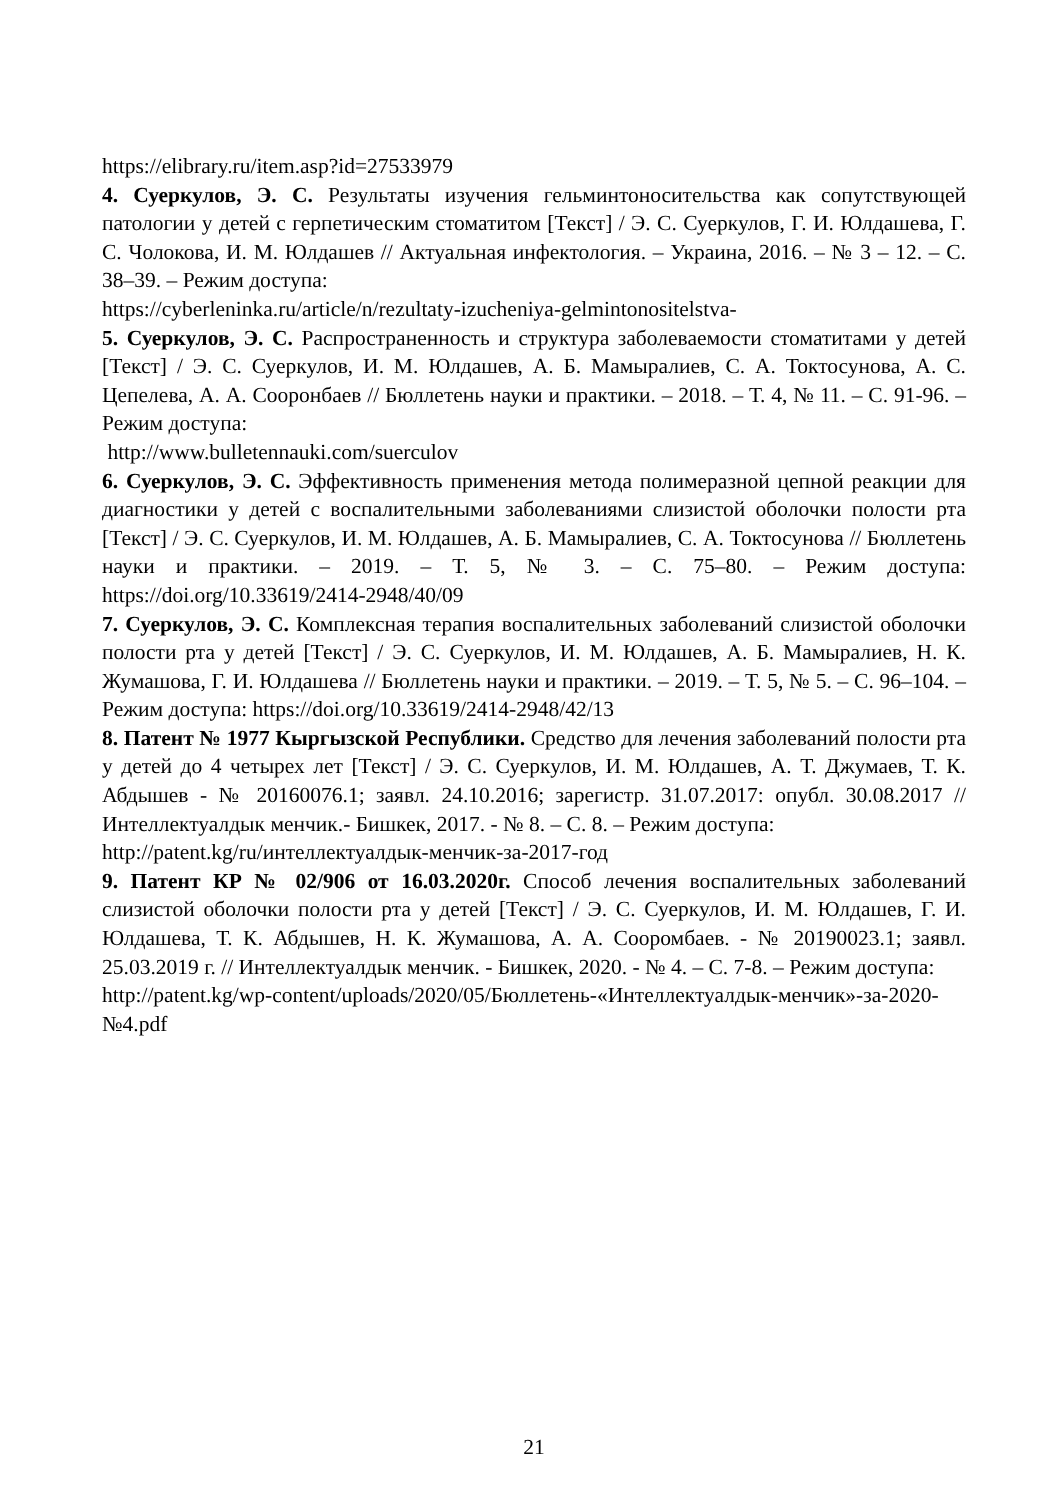https://elibrary.ru/item.asp?id=27533979
4. Суеркулов, Э. С. Результаты изучения гельминтоносительства как сопутствующей патологии у детей с герпетическим стоматитом [Текст] / Э. С. Суеркулов, Г. И. Юлдашева, Г. С. Чолокова, И. М. Юлдашев // Актуальная инфектология. – Украина, 2016. – № 3 – 12. – С. 38–39. – Режим доступа:
https://cyberleninka.ru/article/n/rezultaty-izucheniya-gelmintonositelstva-
5. Суеркулов, Э. С. Распространенность и структура заболеваемости стоматитами у детей [Текст] / Э. С. Суеркулов, И. М. Юлдашев, А. Б. Мамыралиев, С. А. Токтосунова, А. С. Цепелева, А. А. Сооронбаев // Бюллетень науки и практики. – 2018. – Т. 4, № 11. – С. 91-96. – Режим доступа:
http://www.bulletennauki.com/suerculov
6. Суеркулов, Э. С. Эффективность применения метода полимеразной цепной реакции для диагностики у детей с воспалительными заболеваниями слизистой оболочки полости рта [Текст] / Э. С. Суеркулов, И. М. Юлдашев, А. Б. Мамыралиев, С. А. Токтосунова // Бюллетень науки и практики. – 2019. – Т. 5, № 3. – С. 75–80. – Режим доступа: https://doi.org/10.33619/2414-2948/40/09
7. Суеркулов, Э. С. Комплексная терапия воспалительных заболеваний слизистой оболочки полости рта у детей [Текст] / Э. С. Суеркулов, И. М. Юлдашев, А. Б. Мамыралиев, Н. К. Жумашова, Г. И. Юлдашева // Бюллетень науки и практики. – 2019. – Т. 5, № 5. – С. 96–104. – Режим доступа: https://doi.org/10.33619/2414-2948/42/13
8. Патент № 1977 Кыргызской Республики. Средство для лечения заболеваний полости рта у детей до 4 четырех лет [Текст] / Э. С. Суеркулов, И. М. Юлдашев, А. Т. Джумаев, Т. К. Абдышев - № 20160076.1; заявл. 24.10.2016; зарегистр. 31.07.2017: опубл. 30.08.2017 // Интеллектуалдык менчик.- Бишкек, 2017. - № 8. – С. 8. – Режим доступа:
http://patent.kg/ru/интеллектуалдык-менчик-за-2017-год
9. Патент КР № 02/906 от 16.03.2020г. Способ лечения воспалительных заболеваний слизистой оболочки полости рта у детей [Текст] / Э. С. Суеркулов, И. М. Юлдашев, Г. И. Юлдашева, Т. К. Абдышев, Н. К. Жумашова, А. А. Сооромбаев. - № 20190023.1; заявл. 25.03.2019 г. // Интеллектуалдык менчик. - Бишкек, 2020. - № 4. – С. 7-8. – Режим доступа:
http://patent.kg/wp-content/uploads/2020/05/Бюллетень-«Интеллектуалдык-менчик»-за-2020-№4.pdf
21